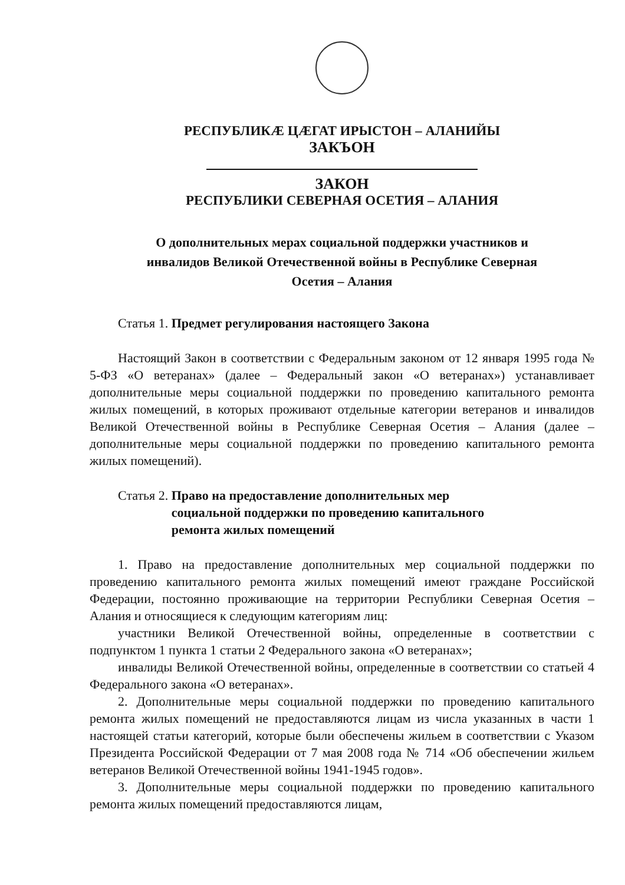РЕСПУБЛИКÆ ЦÆГАТ ИРЫСТОН – АЛАНИЙЫ
ЗАКЪОН
ЗАКОН
РЕСПУБЛИКИ СЕВЕРНАЯ ОСЕТИЯ – АЛАНИЯ
О дополнительных мерах социальной поддержки участников и
инвалидов Великой Отечественной войны в Республике Северная
Осетия – Алания
Статья 1. Предмет регулирования настоящего Закона
Настоящий Закон в соответствии с Федеральным законом от 12 января 1995 года № 5-ФЗ «О ветеранах» (далее – Федеральный закон «О ветеранах») устанавливает дополнительные меры социальной поддержки по проведению капитального ремонта жилых помещений, в которых проживают отдельные категории ветеранов и инвалидов Великой Отечественной войны в Республике Северная Осетия – Алания (далее – дополнительные меры социальной поддержки по проведению капитального ремонта жилых помещений).
Статья 2. Право на предоставление дополнительных мер
социальной поддержки по проведению капитального
ремонта жилых помещений
1. Право на предоставление дополнительных мер социальной поддержки по проведению капитального ремонта жилых помещений имеют граждане Российской Федерации, постоянно проживающие на территории Республики Северная Осетия – Алания и относящиеся к следующим категориям лиц:
участники Великой Отечественной войны, определенные в соответствии с подпунктом 1 пункта 1 статьи 2 Федерального закона «О ветеранах»;
инвалиды Великой Отечественной войны, определенные в соответствии со статьей 4 Федерального закона «О ветеранах».
2. Дополнительные меры социальной поддержки по проведению капитального ремонта жилых помещений не предоставляются лицам из числа указанных в части 1 настоящей статьи категорий, которые были обеспечены жильем в соответствии с Указом Президента Российской Федерации от 7 мая 2008 года № 714 «Об обеспечении жильем ветеранов Великой Отечественной войны 1941-1945 годов».
3. Дополнительные меры социальной поддержки по проведению капитального ремонта жилых помещений предоставляются лицам,